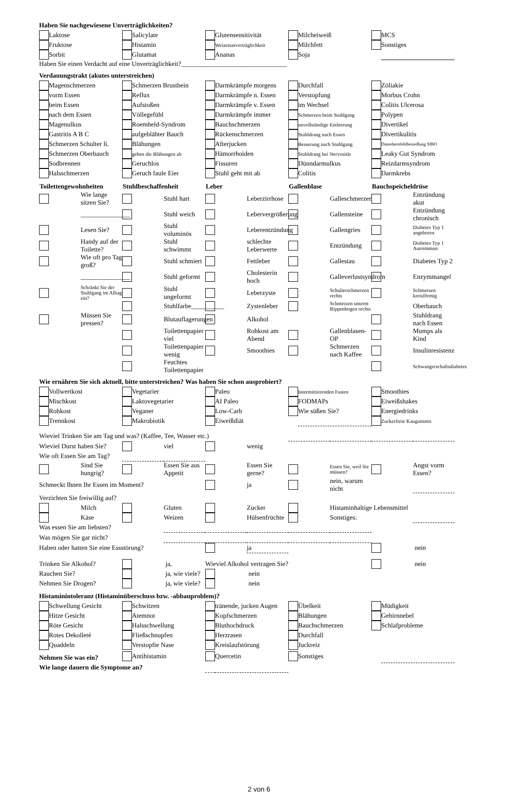Haben Sie nachgewiesene Unverträglichkeiten?
| | Laktose | | Salicylate | | Glutensensitivität | | Milcheiweiß | | MCS |
| | Fruktose | | Histamin | | Weizenunverträglichkeit | | Milchfett | | Sonstiges |
| | Sorbit | | Glutamat | | Ananas | | Soja | | |
Haben Sie einen Verdacht auf eine Unverträglichkeit?________________________________
Verdauungstrakt (akutes unterstreichen)
| | Magenschmerzen | | Schmerzen Brustbein | | Darmkrämpfe morgens | | Durchfall | | Zöliakie |
| | vorm Essen | | Reflux | | Darmkrämpfe n. Essen | | Verstopfung | | Morbus Crohn |
| | beim Essen | | Aufstoßen | | Darmkrämpfe v. Essen | | im Wechsel | | Colitis Ulcerosa |
| | nach dem Essen | | Völlegefühl | | Darmkrämpfe immer | | Schmerzen beim Stuhlgang | | Polypen |
| | Magenulkus | | Roemheld-Syndrom | | Bauchschmerzen | | unvollständige Entleerung | | Divertikel |
| | Gastritis A B C | | aufgeblähter Bauch | | Rückenschmerzen | | Stuhldrang nach Essen | | Divertikulitis |
| | Schmerzen Schulter li. | | Blähungen | | Afterjucken | | Besserung nach Stuhlgang | | Dünndarmfehlbesiedlung SIBO |
| | Schmerzen Oberbauch | | gehen die Blähungen ab | | Hämorrhoiden | | Stuhldrang bei Nervosität | | Leaky Gut Syndrom |
| | Sodbrennen | | Geruchlos | | Fissuren | | Dünndarmulkus | | Reizdarmsyndrom |
| | Halsschmerzen | | Geruch faule Eier | | Stuhl geht mit ab | | Colitis | | Darmkrebs |
| Toilettengewohnheiten | | Stuhlbeschaffenheit | | Leber | | Gallenblase | | Bauchspeicheldrüse | |
| --- | --- | --- | --- | --- | --- | --- | --- | --- | --- |
| | Wie lange sitzen Sie? | | Stuhl hart | | Leberzirrhose | | Galleschmerzen | | Entzündung akut |
| | _______________ | | Stuhl weich | | Lebervergrößerung | | Gallensteine | | Entzündung chronisch |
| | Lesen Sie? | | Stuhl voluminös | | Leberentzündung | | Gallengries | | Diabetes Typ 1 angeboren |
| | Handy auf der Toilette? | | Stuhl schwimmt | | schlechte Leberwerte | | Entzündung | | Diabetes Typ 1 Autoimmun |
| | Wie oft pro Tag groß? | | Stuhl schmiert | | Fettleber | | Gallestau | | Diabetes Typ 2 |
| | _______________ | | Stuhl geformt | | Cholesterin hoch | | Galleverlustsyndrom | | Enzymmangel |
| | Schränkt Sie der Stuhlgang im Alltag ein? | | Stuhl ungeformt | | Leberzyste | | Schulterschmerzen rechts | | Schmerzen kreisförmig |
| | | | Stuhlfarbe__________ | | Zystenleber | | Schmerzen unterm Rippenbogen rechts | | Oberbauch |
| | Müssen Sie pressen? | | Blutauflagerungen | | Alkohol | | | | Stuhldrang nach Essen |
| | | | Toilettenpapier viel | | Rohkost am Abend | | Gallenblasen-OP | | Mumps als Kind |
| | | | Toilettenpapier wenig | | Smoothies | | Schmerzen nach Kaffee | | Insulinresistenz |
| | | | Feuchtes Toilettenpapier | | | | | | Schwangerschaftsdiabetes |
Wie ernähren Sie sich aktuell, bitte unterstreichen? Was haben Sie schon ausprobiert?
| | Vollwertkost | | Vegetarier | | Paleo | | Intermittierenden Fasten | | Smoothies |
| | Mischkost | | Laktovegetarier | | AI Paleo | | FODMAPs | | Eiweißshakes |
| | Rohkost | | Veganer | | Low-Carb | | Wie süßen Sie? | | Energiedrinks |
| | Trennkost | | Makrobiotik | | Eiweißdiät | | | | Zuckerfreie Kaugummis |
| Wieviel Trinken Sie am Tag und was? (Kaffee, Tee, Wasser etc.) | | | | | | | | | |
| Wieviel Durst haben Sie? | | | viel | | wenig | | | | |
| Wie oft Essen Sie am Tag? | | | | | | | | | |
| | Sind Sie hungrig? | | Essen Sie aus Appetit | | Essen Sie gerne? | | Essen Sie, weil Sie müssen? | | Angst vorm Essen? |
| Schmeckt Ihnen Ihr Essen im Moment? | | | | | ja | | nein, warum nicht | | |
| Verzichten Sie freiwillig auf? | | | | | | | | | |
| | Milch | | Gluten | | Zucker | | Histaminhaltige Lebensmittel | | |
| | Käse | | Weizen | | Hülsenfrüchte | | Sonstiges: | | |
| Was essen Sie am liebsten? | | | | | | | | | |
| Was mögen Sie gar nicht? | | | | | | | | | |
| Haben oder hatten Sie eine Essstörung? | | | | | ja | | | | nein |
| Trinken Sie Alkohol? | | | ja, | Wieviel Alkohol vertragen Sie? | | | | | nein |
| Rauchen Sie? | | | ja, wie viele? | | nein | | | | |
| Nehmen Sie Drogen? | | | ja, wie viele? | | nein | | | | |
Histaminintoleranz (Histaminüberschuss bzw. -abbauproblem)?
| | Schwellung Gesicht | | Schwitzen | | tränende, jucken Augen | | Übelkeit | | Müdigkeit |
| | Hitze Gesicht | | Atemnot | | Kopfschmerzen | | Blähungen | | Gehirnnebel |
| | Röte Gesicht | | Halsschwellung | | Bluthochdruck | | Bauchschmerzen | | Schlafprobleme |
| | Rotes Dekolleté | | Fließschnupfen | | Herzrasen | | Durchfall | | |
| | Quaddeln | | Verstopfte Nase | | Kreislaufstörung | | Juckreiz | | |
| Nehmen Sie was ein? | | | Antihistamin | | Quercetin | | Sonstiges | | |
| Wie lange dauern die Symptome an? | | | | | | | | | |
2 von 6